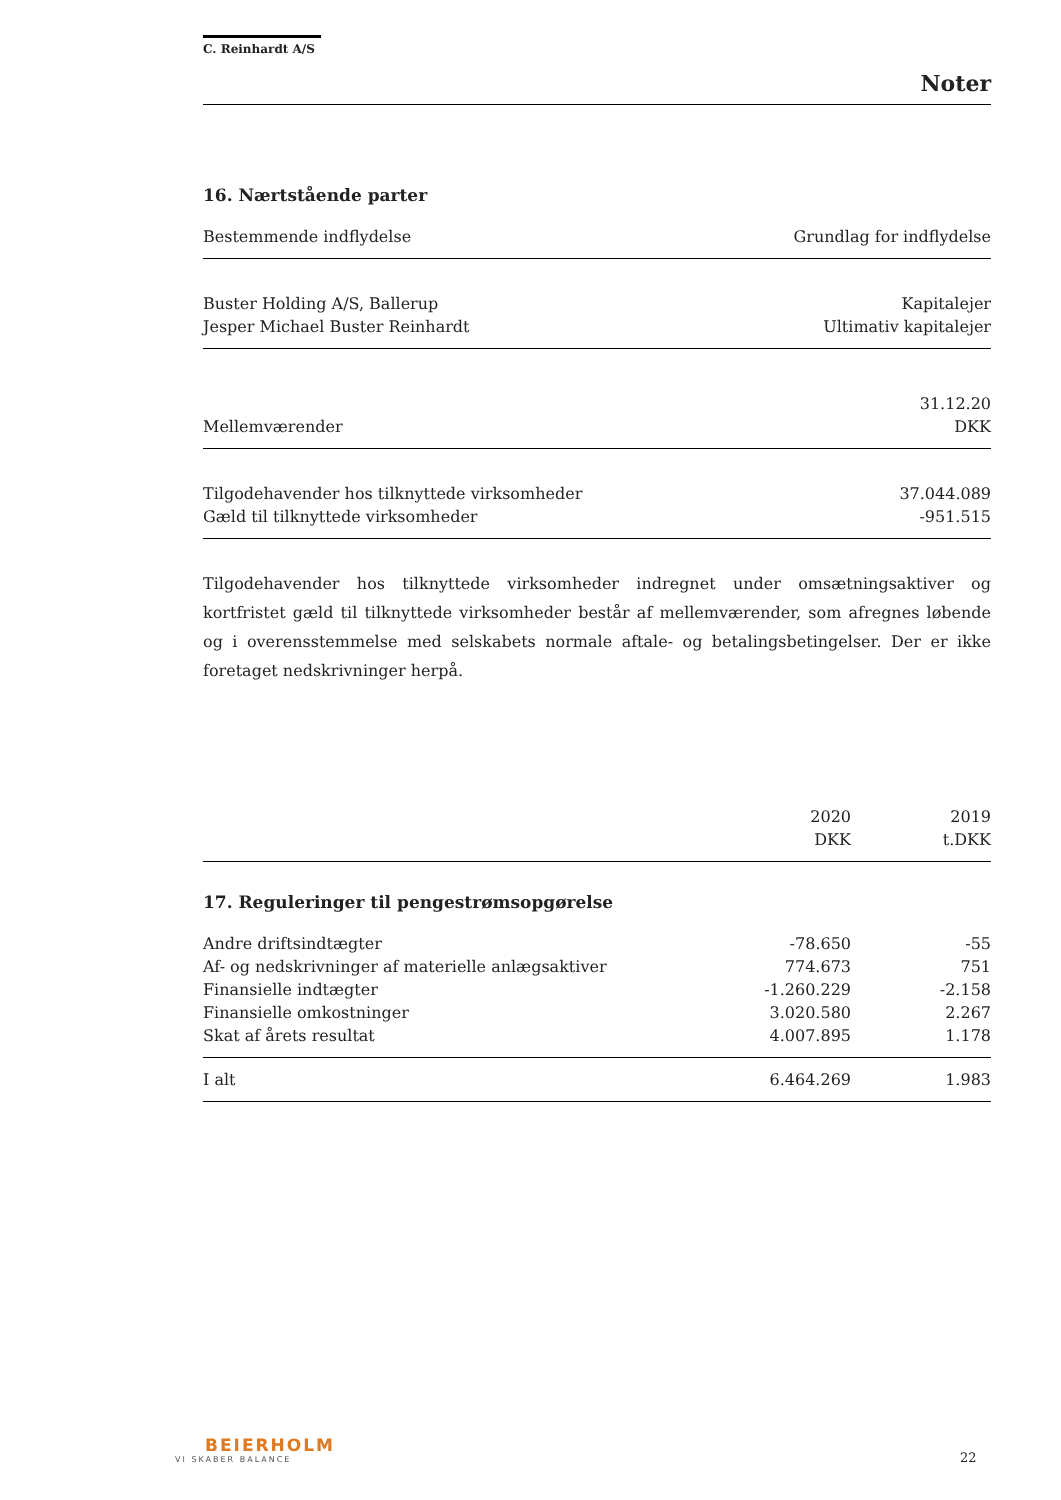C. Reinhardt A/S
Noter
16. Nærtstående parter
| Bestemmende indflydelse | Grundlag for indflydelse |
| --- | --- |
| Buster Holding A/S, Ballerup | Kapitalejer |
| Jesper Michael Buster Reinhardt | Ultimativ kapitalejer |
| | 31.12.20 |
| Mellemværender | DKK |
| Tilgodehavender hos tilknyttede virksomheder | 37.044.089 |
| Gæld til tilknyttede virksomheder | -951.515 |
Tilgodehavender hos tilknyttede virksomheder indregnet under omsætningsaktiver og kortfristet gæld til tilknyttede virksomheder består af mellemværender, som afregnes løbende og i overensstemmelse med selskabets normale aftale- og betalingsbetingelser. Der er ikke foretaget nedskrivninger herpå.
| | 2020 | 2019 |
| --- | --- | --- |
| | DKK | t.DKK |
| 17. Reguleringer til pengestrømsopgørelse | | |
| Andre driftsindtægter | -78.650 | -55 |
| Af- og nedskrivninger af materielle anlægsaktiver | 774.673 | 751 |
| Finansielle indtægter | -1.260.229 | -2.158 |
| Finansielle omkostninger | 3.020.580 | 2.267 |
| Skat af årets resultat | 4.007.895 | 1.178 |
| I alt | 6.464.269 | 1.983 |
BEIERHOLM
VI SKABER BALANCE
22